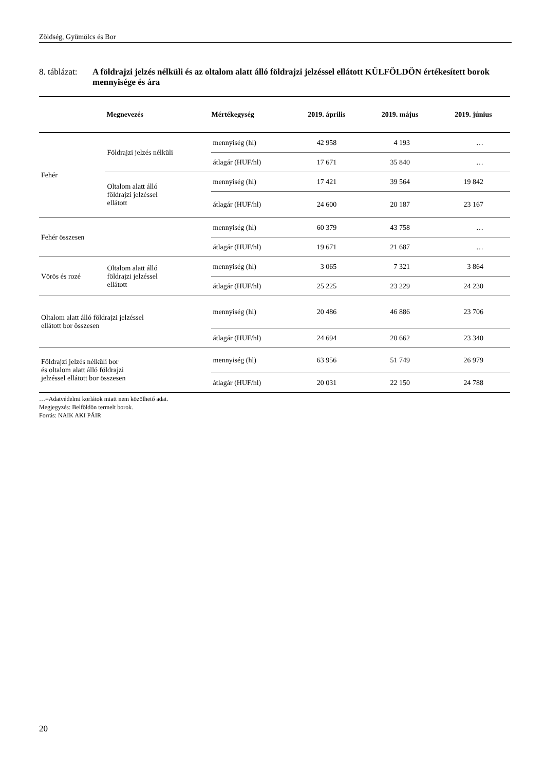Zöldség, Gyümölcs és Bor
8. táblázat: A földrajzi jelzés nélküli és az oltalom alatt álló földrajzi jelzéssel ellátott KÜLFÖLDÖN értékesített borok mennyisége és ára
| Megnevezés | | Mértékegység | 2019. április | 2019. május | 2019. június |
| --- | --- | --- | --- | --- | --- |
| Fehér | Földrajzi jelzés nélküli | mennyiség (hl) | 42 958 | 4 193 | … |
| | | átlagár (HUF/hl) | 17 671 | 35 840 | … |
| | Oltalom alatt álló földrajzi jelzéssel ellátott | mennyiség (hl) | 17 421 | 39 564 | 19 842 |
| | | átlagár (HUF/hl) | 24 600 | 20 187 | 23 167 |
| Fehér összesen | | mennyiség (hl) | 60 379 | 43 758 | … |
| | | átlagár (HUF/hl) | 19 671 | 21 687 | … |
| Vörös és rozé | Oltalom alatt álló földrajzi jelzéssel ellátott | mennyiség (hl) | 3 065 | 7 321 | 3 864 |
| | | átlagár (HUF/hl) | 25 225 | 23 229 | 24 230 |
| Oltalom alatt álló földrajzi jelzéssel ellátott bor összesen | | mennyiség (hl) | 20 486 | 46 886 | 23 706 |
| | | átlagár (HUF/hl) | 24 694 | 20 662 | 23 340 |
| Földrajzi jelzés nélküli bor és oltalom alatt álló földrajzi jelzéssel ellátott bor összesen | | mennyiség (hl) | 63 956 | 51 749 | 26 979 |
| | | átlagár (HUF/hl) | 20 031 | 22 150 | 24 788 |
…=Adatvédelmi korlátok miatt nem közölhető adat.
Megjegyzés: Belföldön termelt borok.
Forrás: NAIK AKI PÁIR
20